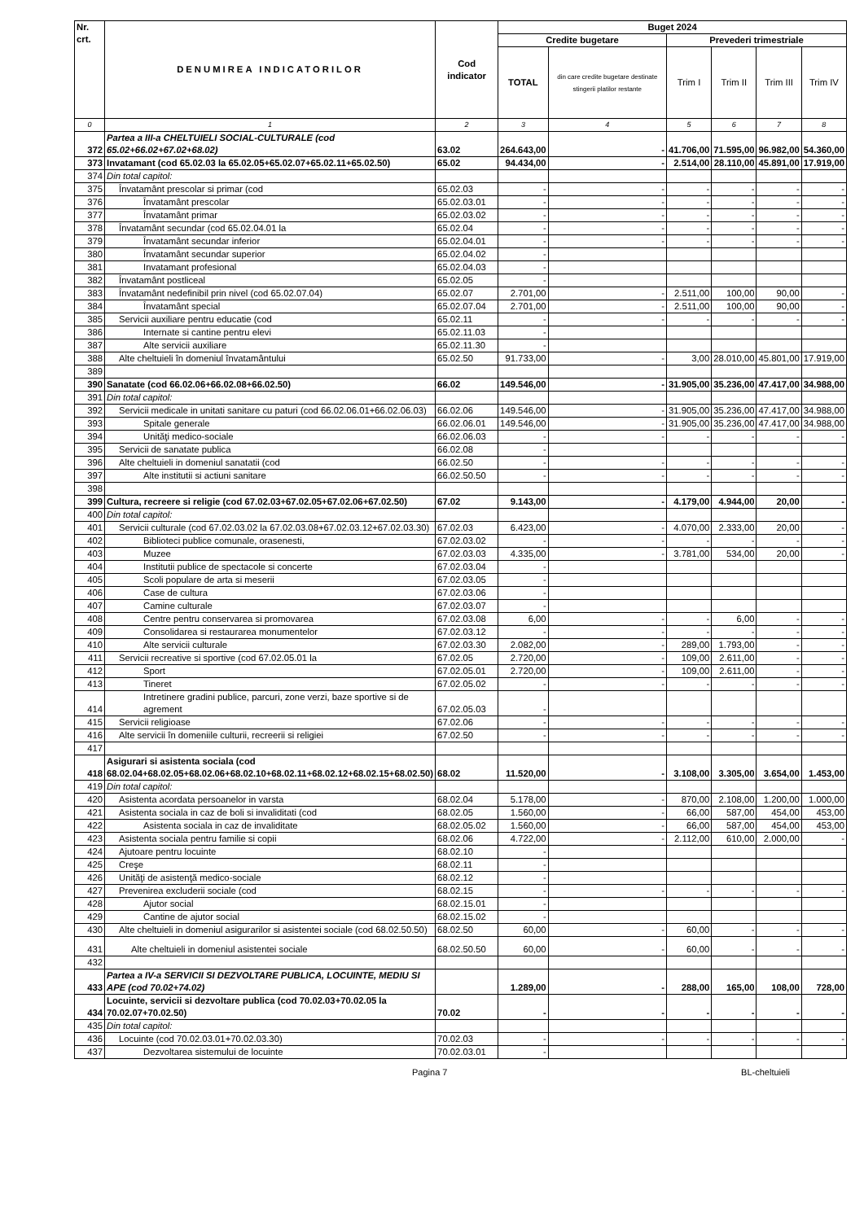| Nr. crt. | DENUMIREA INDICATORILOR | Cod indicator | Buget 2024 | | | | | |
| --- | --- | --- | --- | --- | --- | --- | --- | --- |
| | | | Credite bugetare | | Prevederi trimestriale | | | |
| | | | TOTAL | din care credite bugetare destinate stingerii platilor restante | Trim I | Trim II | Trim III | Trim IV |
| 0 | 1 | 2 | 3 | 4 | 5 | 6 | 7 | 8 |
| 372 | Partea a III-a CHELTUIELI SOCIAL-CULTURALE (cod 65.02+66.02+67.02+68.02) | 63.02 | 264.643,00 | - | 41.706,00 | 71.595,00 | 96.982,00 | 54.360,00 |
| 373 | Invatamant (cod 65.02.03 la 65.02.05+65.02.07+65.02.11+65.02.50) | 65.02 | 94.434,00 | - | 2.514,00 | 28.110,00 | 45.891,00 | 17.919,00 |
| 374 | Din total capitol: | | | | | | | |
| 375 | Învatamânt prescolar si primar (cod | 65.02.03 | - | - | - | - | - | - |
| 376 | Învatamânt prescolar | 65.02.03.01 | - | - | - | - | - | - |
| 377 | Învatamânt primar | 65.02.03.02 | - | - | - | - | - | - |
| 378 | Învatamânt secundar (cod 65.02.04.01 la | 65.02.04 | - | - | - | - | - | - |
| 379 | Învatamânt secundar inferior | 65.02.04.01 | - | - | - | - | - | - |
| 380 | Învatamânt secundar superior | 65.02.04.02 | - | | | | | |
| 381 | Invatamant profesional | 65.02.04.03 | - | | | | | |
| 382 | Învatamânt postliceal | 65.02.05 | - | | | | | |
| 383 | Învatamânt nedefinibil prin nivel (cod 65.02.07.04) | 65.02.07 | 2.701,00 | - | 2.511,00 | 100,00 | 90,00 | - |
| 384 | Învatamânt special | 65.02.07.04 | 2.701,00 | - | 2.511,00 | 100,00 | 90,00 | - |
| 385 | Servicii auxiliare pentru educatie (cod | 65.02.11 | - | - | - | - | - | - |
| 386 | Internate si cantine pentru elevi | 65.02.11.03 | - | | | | | |
| 387 | Alte servicii auxiliare | 65.02.11.30 | - | | | | | |
| 388 | Alte cheltuieli în domeniul învatamântului | 65.02.50 | 91.733,00 | - | 3,00 | 28.010,00 | 45.801,00 | 17.919,00 |
| 389 | | | | | | | | |
| 390 | Sanatate (cod 66.02.06+66.02.08+66.02.50) | 66.02 | 149.546,00 | - | 31.905,00 | 35.236,00 | 47.417,00 | 34.988,00 |
| 391 | Din total capitol: | | | | | | | |
| 392 | Servicii medicale in unitati sanitare cu paturi (cod 66.02.06.01+66.02.06.03) | 66.02.06 | 149.546,00 | - | 31.905,00 | 35.236,00 | 47.417,00 | 34.988,00 |
| 393 | Spitale generale | 66.02.06.01 | 149.546,00 | - | 31.905,00 | 35.236,00 | 47.417,00 | 34.988,00 |
| 394 | Unităţi medico-sociale | 66.02.06.03 | - | - | - | - | - | - |
| 395 | Servicii de sanatate publica | 66.02.08 | - | | | | | |
| 396 | Alte cheltuieli in domeniul sanatatii (cod | 66.02.50 | - | - | - | - | - | - |
| 397 | Alte institutii si actiuni sanitare | 66.02.50.50 | - | - | - | - | - | - |
| 398 | | | | | | | | |
| 399 | Cultura, recreere si religie (cod 67.02.03+67.02.05+67.02.06+67.02.50) | 67.02 | 9.143,00 | - | 4.179,00 | 4.944,00 | 20,00 | - |
| 400 | Din total capitol: | | | | | | | |
| 401 | Servicii culturale (cod 67.02.03.02 la 67.02.03.08+67.02.03.12+67.02.03.30) | 67.02.03 | 6.423,00 | - | 4.070,00 | 2.333,00 | 20,00 | - |
| 402 | Biblioteci publice comunale, orasenesti, | 67.02.03.02 | - | - | - | - | - | - |
| 403 | Muzee | 67.02.03.03 | 4.335,00 | - | 3.781,00 | 534,00 | 20,00 | - |
| 404 | Institutii publice de spectacole si concerte | 67.02.03.04 | - | | | | | |
| 405 | Scoli populare de arta si meserii | 67.02.03.05 | - | | | | | |
| 406 | Case de cultura | 67.02.03.06 | - | | | | | |
| 407 | Camine culturale | 67.02.03.07 | - | | | | | |
| 408 | Centre pentru conservarea si promovarea | 67.02.03.08 | 6,00 | - | - | 6,00 | - | - |
| 409 | Consolidarea si restaurarea monumentelor | 67.02.03.12 | - | - | - | - | - | - |
| 410 | Alte servicii culturale | 67.02.03.30 | 2.082,00 | - | 289,00 | 1.793,00 | - | - |
| 411 | Servicii recreative si sportive (cod 67.02.05.01 la | 67.02.05 | 2.720,00 | - | 109,00 | 2.611,00 | - | - |
| 412 | Sport | 67.02.05.01 | 2.720,00 | - | 109,00 | 2.611,00 | - | - |
| 413 | Tineret | 67.02.05.02 | - | - | - | - | - | - |
| 414 | Intretinere gradini publice, parcuri, zone verzi, baze sportive si de agrement | 67.02.05.03 | - | | | | | |
| 415 | Servicii religioase | 67.02.06 | - | - | - | - | - | - |
| 416 | Alte servicii în domeniile culturii, recreerii si religiei | 67.02.50 | - | - | - | - | - | - |
| 417 | | | | | | | | |
| 418 | Asigurari si asistenta sociala (cod 68.02.04+68.02.05+68.02.06+68.02.10+68.02.11+68.02.12+68.02.15+68.02.50) | 68.02 | 11.520,00 | - | 3.108,00 | 3.305,00 | 3.654,00 | 1.453,00 |
| 419 | Din total capitol: | | | | | | | |
| 420 | Asistenta acordata persoanelor in varsta | 68.02.04 | 5.178,00 | - | 870,00 | 2.108,00 | 1.200,00 | 1.000,00 |
| 421 | Asistenta sociala in caz de boli si invaliditati (cod | 68.02.05 | 1.560,00 | - | 66,00 | 587,00 | 454,00 | 453,00 |
| 422 | Asistenta sociala in caz de invaliditate | 68.02.05.02 | 1.560,00 | - | 66,00 | 587,00 | 454,00 | 453,00 |
| 423 | Asistenta sociala pentru familie si copii | 68.02.06 | 4.722,00 | - | 2.112,00 | 610,00 | 2.000,00 | - |
| 424 | Ajutoare pentru locuinte | 68.02.10 | - | | | | | |
| 425 | Creşe | 68.02.11 | - | | | | | |
| 426 | Unităţi de asistenţă medico-sociale | 68.02.12 | - | | | | | |
| 427 | Prevenirea excluderii sociale (cod | 68.02.15 | - | - | - | - | - | - |
| 428 | Ajutor social | 68.02.15.01 | - | | | | | |
| 429 | Cantine de ajutor social | 68.02.15.02 | - | | | | | |
| 430 | Alte cheltuieli in domeniul asigurarilor si asistentei sociale (cod 68.02.50.50) | 68.02.50 | 60,00 | - | 60,00 | - | - | - |
| 431 | Alte cheltuieli in domeniul asistentei sociale | 68.02.50.50 | 60,00 | - | 60,00 | - | - | - |
| 432 | | | | | | | | |
| 433 | Partea a IV-a SERVICII SI DEZVOLTARE PUBLICA, LOCUINTE, MEDIU SI APE (cod 70.02+74.02) | | 1.289,00 | - | 288,00 | 165,00 | 108,00 | 728,00 |
| 434 | Locuinte, servicii si dezvoltare publica (cod 70.02.03+70.02.05 la 70.02.07+70.02.50) | 70.02 | - | - | - | - | - | - |
| 435 | Din total capitol: | | | | | | | |
| 436 | Locuinte (cod 70.02.03.01+70.02.03.30) | 70.02.03 | - | - | - | - | - | - |
| 437 | Dezvoltarea sistemului de locuinte | 70.02.03.01 | - | | | | | |
Pagina 7 BL-cheltuieli